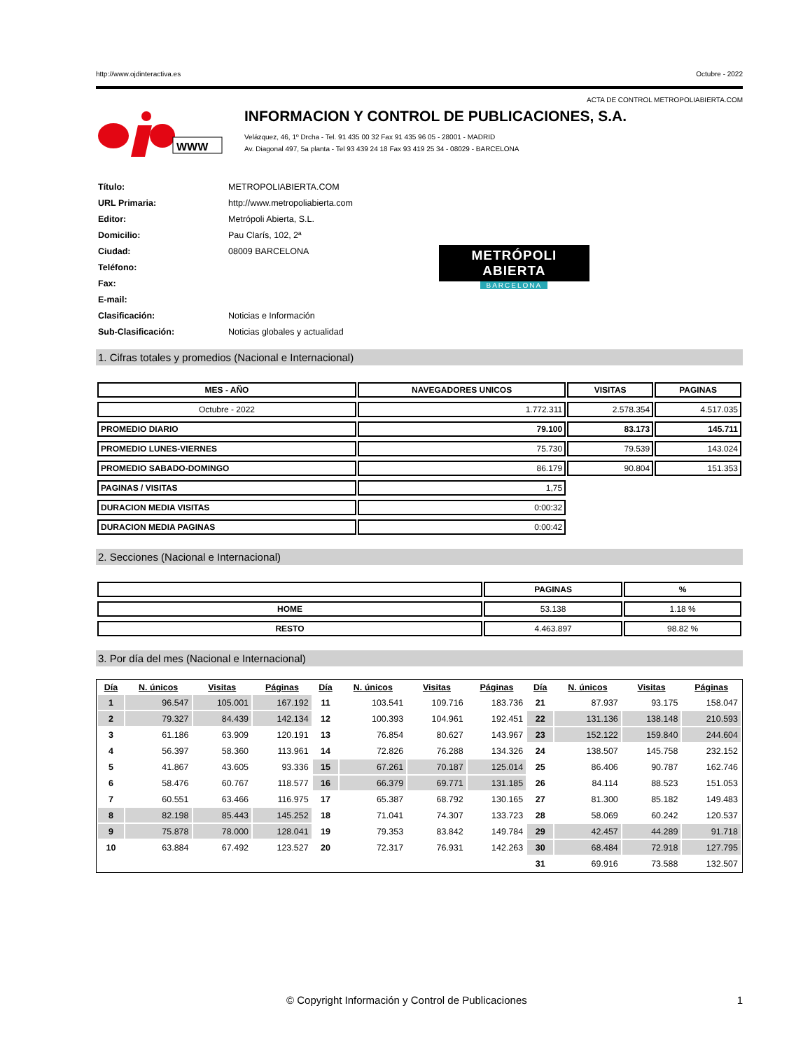http://www.ojdinteractiva.es Octubre - 2022
ACTA DE CONTROL METROPOLIABIERTA.COM
WWW
INFORMACION Y CONTROL DE PUBLICACIONES, S.A.
Velázquez, 46, 1º Drcha - Tel. 91 435 00 32 Fax 91 435 96 05 - 28001 - MADRID
Av. Diagonal 497, 5a planta - Tel 93 439 24 18 Fax 93 419 25 34 - 08029 - BARCELONA
| Título: | METROPOLIABIERTA.COM |
| URL Primaria: | http://www.metropoliabierta.com |
| Editor: | Metrópoli Abierta, S.L. |
| Domicilio: | Pau Clarís, 102, 2ª |
| Ciudad: | 08009 BARCELONA |
| Teléfono: | |
| Fax: | |
| E-mail: | |
| Clasificación: | Noticias e Información |
| Sub-Clasificación: | Noticias globales y actualidad |
METRÓPOLI ABIERTA
BARCELONA
1. Cifras totales y promedios (Nacional e Internacional)
| MES - AÑO | NAVEGADORES UNICOS | VISITAS | PAGINAS |
| --- | --- | --- | --- |
| Octubre - 2022 | 1.772.311 | 2.578.354 | 4.517.035 |
| PROMEDIO DIARIO | 79.100 | 83.173 | 145.711 |
| PROMEDIO LUNES-VIERNES | 75.730 | 79.539 | 143.024 |
| PROMEDIO SABADO-DOMINGO | 86.179 | 90.804 | 151.353 |
| PAGINAS / VISITAS | 1,75 | | |
| DURACION MEDIA VISITAS | 0:00:32 | | |
| DURACION MEDIA PAGINAS | 0:00:42 | | |
2. Secciones (Nacional e Internacional)
| | PAGINAS | % |
| --- | --- | --- |
| HOME | 53.138 | 1.18 % |
| RESTO | 4.463.897 | 98.82 % |
3. Por día del mes (Nacional e Internacional)
| Día | N. únicos | Visitas | Páginas | Día | N. únicos | Visitas | Páginas | Día | N. únicos | Visitas | Páginas |
| --- | --- | --- | --- | --- | --- | --- | --- | --- | --- | --- | --- |
| 1 | 96.547 | 105.001 | 167.192 | 11 | 103.541 | 109.716 | 183.736 | 21 | 87.937 | 93.175 | 158.047 |
| 2 | 79.327 | 84.439 | 142.134 | 12 | 100.393 | 104.961 | 192.451 | 22 | 131.136 | 138.148 | 210.593 |
| 3 | 61.186 | 63.909 | 120.191 | 13 | 76.854 | 80.627 | 143.967 | 23 | 152.122 | 159.840 | 244.604 |
| 4 | 56.397 | 58.360 | 113.961 | 14 | 72.826 | 76.288 | 134.326 | 24 | 138.507 | 145.758 | 232.152 |
| 5 | 41.867 | 43.605 | 93.336 | 15 | 67.261 | 70.187 | 125.014 | 25 | 86.406 | 90.787 | 162.746 |
| 6 | 58.476 | 60.767 | 118.577 | 16 | 66.379 | 69.771 | 131.185 | 26 | 84.114 | 88.523 | 151.053 |
| 7 | 60.551 | 63.466 | 116.975 | 17 | 65.387 | 68.792 | 130.165 | 27 | 81.300 | 85.182 | 149.483 |
| 8 | 82.198 | 85.443 | 145.252 | 18 | 71.041 | 74.307 | 133.723 | 28 | 58.069 | 60.242 | 120.537 |
| 9 | 75.878 | 78.000 | 128.041 | 19 | 79.353 | 83.842 | 149.784 | 29 | 42.457 | 44.289 | 91.718 |
| 10 | 63.884 | 67.492 | 123.527 | 20 | 72.317 | 76.931 | 142.263 | 30 | 68.484 | 72.918 | 127.795 |
| | | | | | | | | 31 | 69.916 | 73.588 | 132.507 |
© Copyright Información y Control de Publicaciones 1